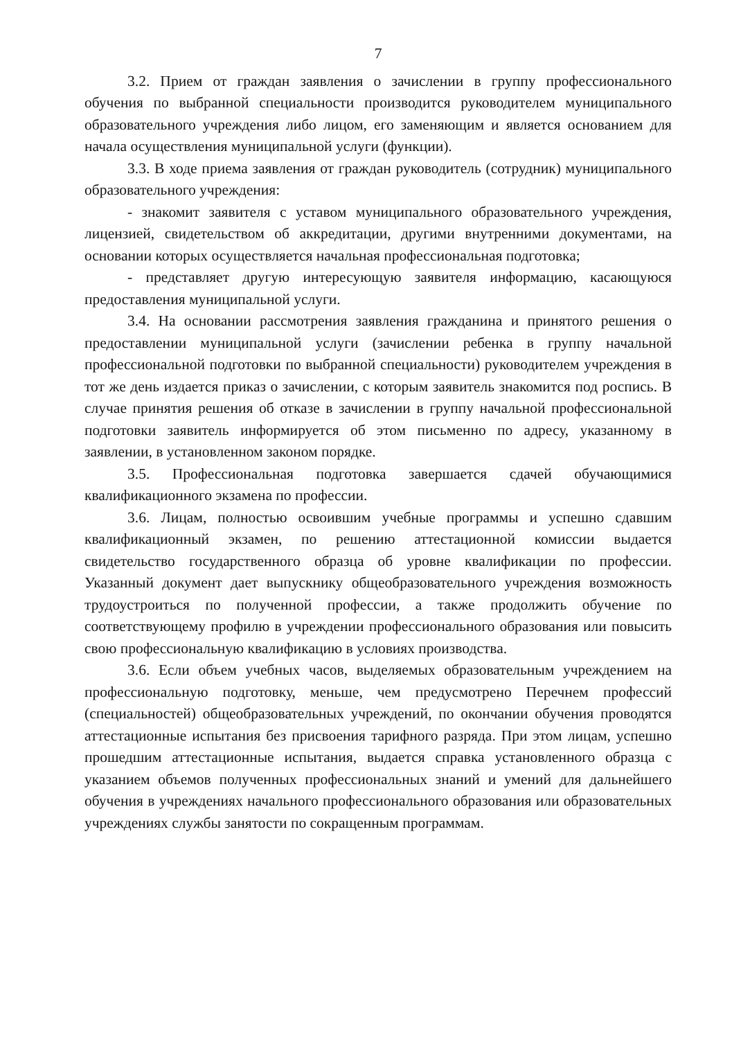7
3.2. Прием от граждан заявления о зачислении в группу профессионального обучения по выбранной специальности производится руководителем муниципального образовательного учреждения либо лицом, его заменяющим и является основанием для начала осуществления муниципальной услуги (функции).
3.3. В ходе приема заявления от граждан руководитель (сотрудник) муниципального образовательного учреждения:
- знакомит заявителя с уставом муниципального образовательного учреждения, лицензией, свидетельством об аккредитации, другими внутренними документами, на основании которых осуществляется начальная профессиональная подготовка;
- представляет другую интересующую заявителя информацию, касающуюся предоставления муниципальной услуги.
3.4. На основании рассмотрения заявления гражданина и принятого решения о предоставлении муниципальной услуги (зачислении ребенка в группу начальной профессиональной подготовки по выбранной специальности) руководителем учреждения в тот же день издается приказ о зачислении, с которым заявитель знакомится под роспись. В случае принятия решения об отказе в зачислении в группу начальной профессиональной подготовки заявитель информируется об этом письменно по адресу, указанному в заявлении, в установленном законом порядке.
3.5. Профессиональная подготовка завершается сдачей обучающимися квалификационного экзамена по профессии.
3.6. Лицам, полностью освоившим учебные программы и успешно сдавшим квалификационный экзамен, по решению аттестационной комиссии выдается свидетельство государственного образца об уровне квалификации по профессии. Указанный документ дает выпускнику общеобразовательного учреждения возможность трудоустроиться по полученной профессии, а также продолжить обучение по соответствующему профилю в учреждении профессионального образования или повысить свою профессиональную квалификацию в условиях производства.
3.6. Если объем учебных часов, выделяемых образовательным учреждением на профессиональную подготовку, меньше, чем предусмотрено Перечнем профессий (специальностей) общеобразовательных учреждений, по окончании обучения проводятся аттестационные испытания без присвоения тарифного разряда. При этом лицам, успешно прошедшим аттестационные испытания, выдается справка установленного образца с указанием объемов полученных профессиональных знаний и умений для дальнейшего обучения в учреждениях начального профессионального образования или образовательных учреждениях службы занятости по сокращенным программам.